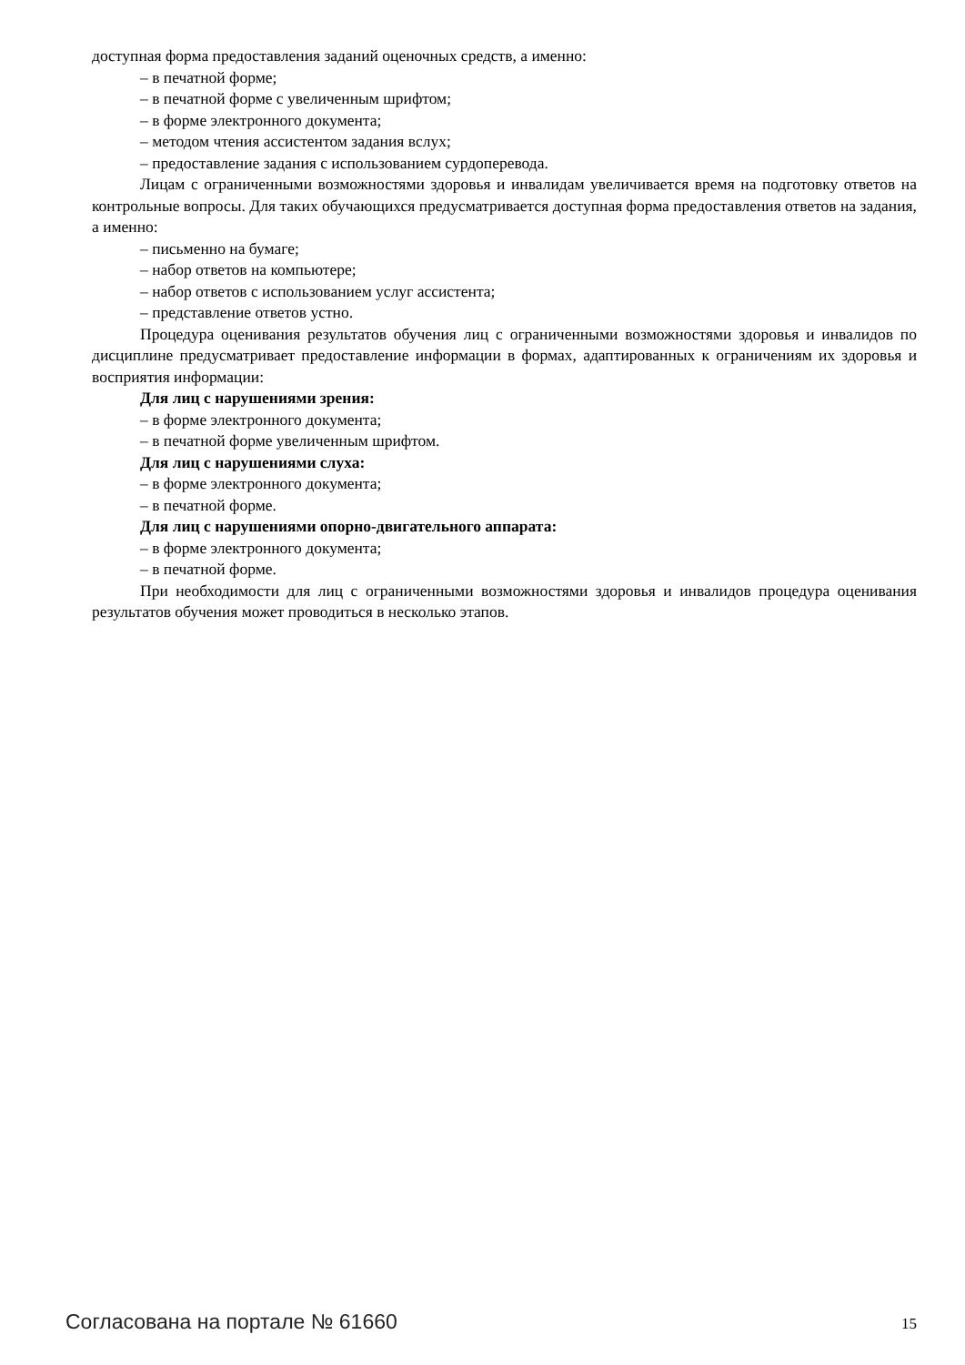доступная форма предоставления заданий оценочных средств, а именно:
– в печатной форме;
– в печатной форме с увеличенным шрифтом;
– в форме электронного документа;
– методом чтения ассистентом задания вслух;
– предоставление задания с использованием сурдоперевода.
Лицам с ограниченными возможностями здоровья и инвалидам увеличивается время на подготовку ответов на контрольные вопросы. Для таких обучающихся предусматривается доступная форма предоставления ответов на задания, а именно:
– письменно на бумаге;
– набор ответов на компьютере;
– набор ответов с использованием услуг ассистента;
– представление ответов устно.
Процедура оценивания результатов обучения лиц с ограниченными возможностями здоровья и инвалидов по дисциплине предусматривает предоставление информации в формах, адаптированных к ограничениям их здоровья и восприятия информации:
Для лиц с нарушениями зрения:
– в форме электронного документа;
– в печатной форме увеличенным шрифтом.
Для лиц с нарушениями слуха:
– в форме электронного документа;
– в печатной форме.
Для лиц с нарушениями опорно-двигательного аппарата:
– в форме электронного документа;
– в печатной форме.
При необходимости для лиц с ограниченными возможностями здоровья и инвалидов процедура оценивания результатов обучения может проводиться в несколько этапов.
Согласована на портале № 61660 15